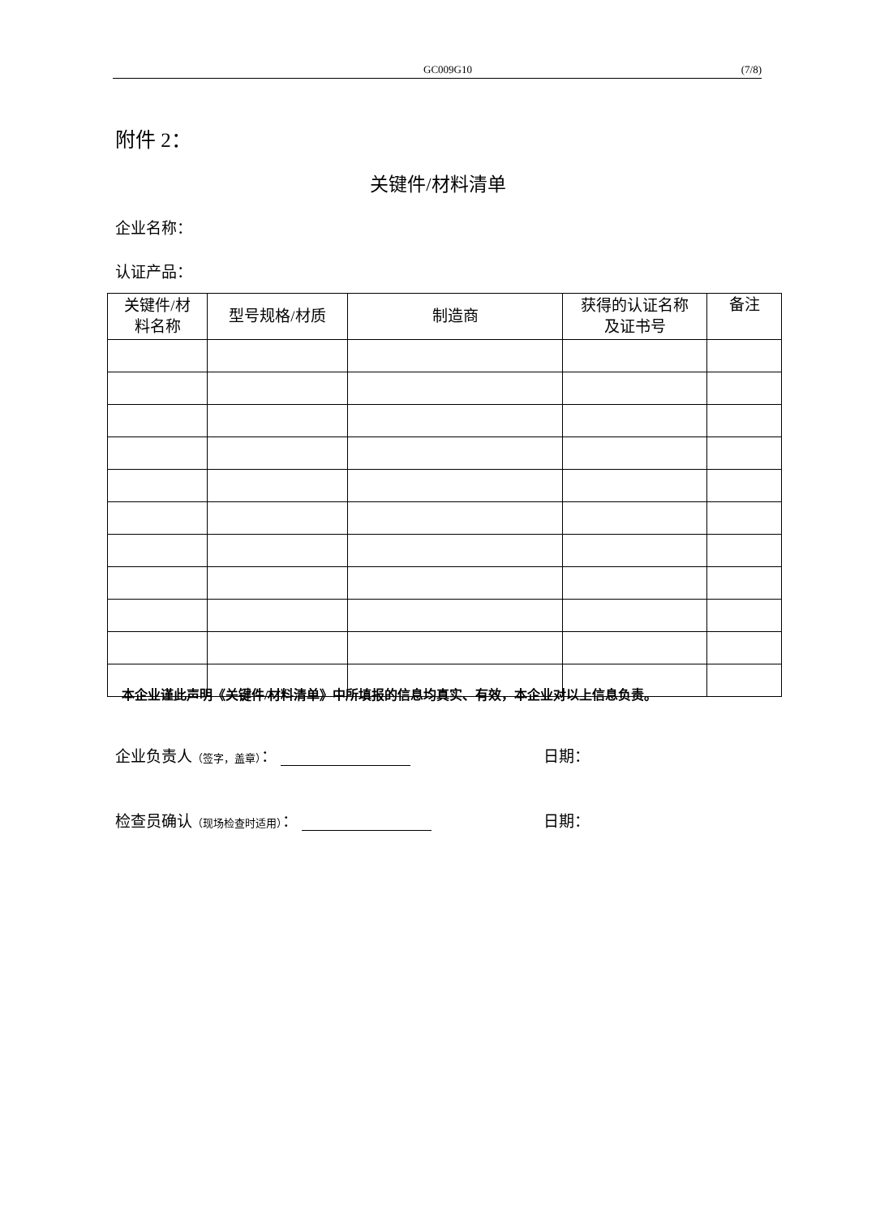GC009G10 (7/8)
附件 2：
关键件/材料清单
企业名称：
认证产品：
| 关键件/材 料名称 | 型号规格/材质 | 制造商 | 获得的认证名称 及证书号 | 备注 |
| --- | --- | --- | --- | --- |
本企业谨此声明《关键件/材料清单》中所填报的信息均真实、有效，本企业对以上信息负责。
企业负责人（签字，盖章）： 日期：
检查员确认（现场检查时适用）： 日期：